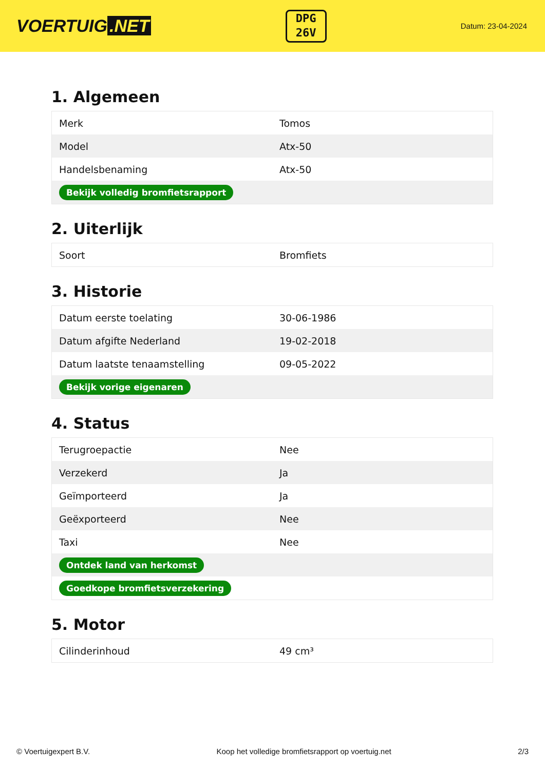VOERTUIG.NET
DPG
26V
Datum: 23-04-2024
1. Algemeen
| Merk | Tomos |
| Model | Atx-50 |
| Handelsbenaming | Atx-50 |
| Bekijk volledig bromfietsrapport | |
2. Uiterlijk
| Soort | Bromfiets |
3. Historie
| Datum eerste toelating | 30-06-1986 |
| Datum afgifte Nederland | 19-02-2018 |
| Datum laatste tenaamstelling | 09-05-2022 |
| Bekijk vorige eigenaren | |
4. Status
| Terugroepactie | Nee |
| Verzekerd | Ja |
| Geïmporteerd | Ja |
| Geëxporteerd | Nee |
| Taxi | Nee |
| Ontdek land van herkomst | |
| Goedkope bromfietsverzekering | |
5. Motor
| Cilinderinhoud | 49 cm³ |
© Voertuigexpert B.V. Koop het volledige bromfietsrapport op voertuig.net 2/3